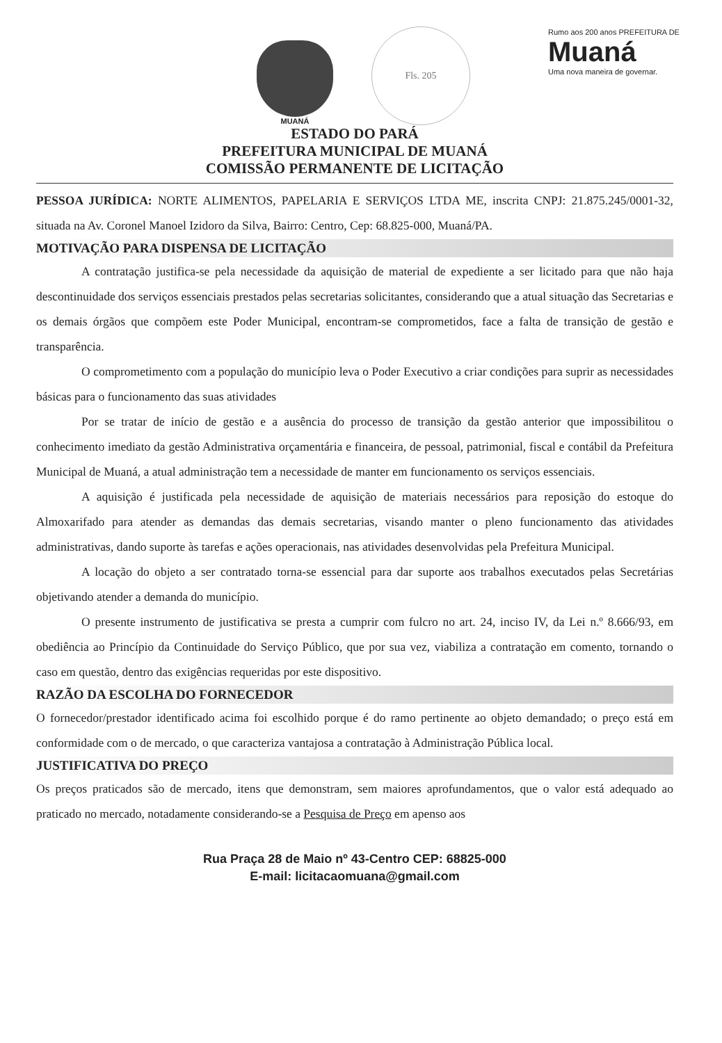MUANÁ
Fls. 205
Rumo aos 200 anos PREFEITURA DE
Muaná
Uma nova maneira de governar.
ESTADO DO PARÁ
PREFEITURA MUNICIPAL DE MUANÁ
COMISSÃO PERMANENTE DE LICITAÇÃO
PESSOA JURÍDICA: NORTE ALIMENTOS, PAPELARIA E SERVIÇOS LTDA ME, inscrita CNPJ: 21.875.245/0001-32, situada na Av. Coronel Manoel Izidoro da Silva, Bairro: Centro, Cep: 68.825-000, Muaná/PA.
MOTIVAÇÃO PARA DISPENSA DE LICITAÇÃO
A contratação justifica-se pela necessidade da aquisição de material de expediente a ser licitado para que não haja descontinuidade dos serviços essenciais prestados pelas secretarias solicitantes, considerando que a atual situação das Secretarias e os demais órgãos que compõem este Poder Municipal, encontram-se comprometidos, face a falta de transição de gestão e transparência.
O comprometimento com a população do município leva o Poder Executivo a criar condições para suprir as necessidades básicas para o funcionamento das suas atividades
Por se tratar de início de gestão e a ausência do processo de transição da gestão anterior que impossibilitou o conhecimento imediato da gestão Administrativa orçamentária e financeira, de pessoal, patrimonial, fiscal e contábil da Prefeitura Municipal de Muaná, a atual administração tem a necessidade de manter em funcionamento os serviços essenciais.
A aquisição é justificada pela necessidade de aquisição de materiais necessários para reposição do estoque do Almoxarifado para atender as demandas das demais secretarias, visando manter o pleno funcionamento das atividades administrativas, dando suporte às tarefas e ações operacionais, nas atividades desenvolvidas pela Prefeitura Municipal.
A locação do objeto a ser contratado torna-se essencial para dar suporte aos trabalhos executados pelas Secretárias objetivando atender a demanda do município.
O presente instrumento de justificativa se presta a cumprir com fulcro no art. 24, inciso IV, da Lei n.º 8.666/93, em obediência ao Princípio da Continuidade do Serviço Público, que por sua vez, viabiliza a contratação em comento, tornando o caso em questão, dentro das exigências requeridas por este dispositivo.
RAZÃO DA ESCOLHA DO FORNECEDOR
O fornecedor/prestador identificado acima foi escolhido porque é do ramo pertinente ao objeto demandado; o preço está em conformidade com o de mercado, o que caracteriza vantajosa a contratação à Administração Pública local.
JUSTIFICATIVA DO PREÇO
Os preços praticados são de mercado, itens que demonstram, sem maiores aprofundamentos, que o valor está adequado ao praticado no mercado, notadamente considerando-se a Pesquisa de Preço em apenso aos
Rua Praça 28 de Maio nº 43-Centro CEP: 68825-000
E-mail: licitacaomuana@gmail.com